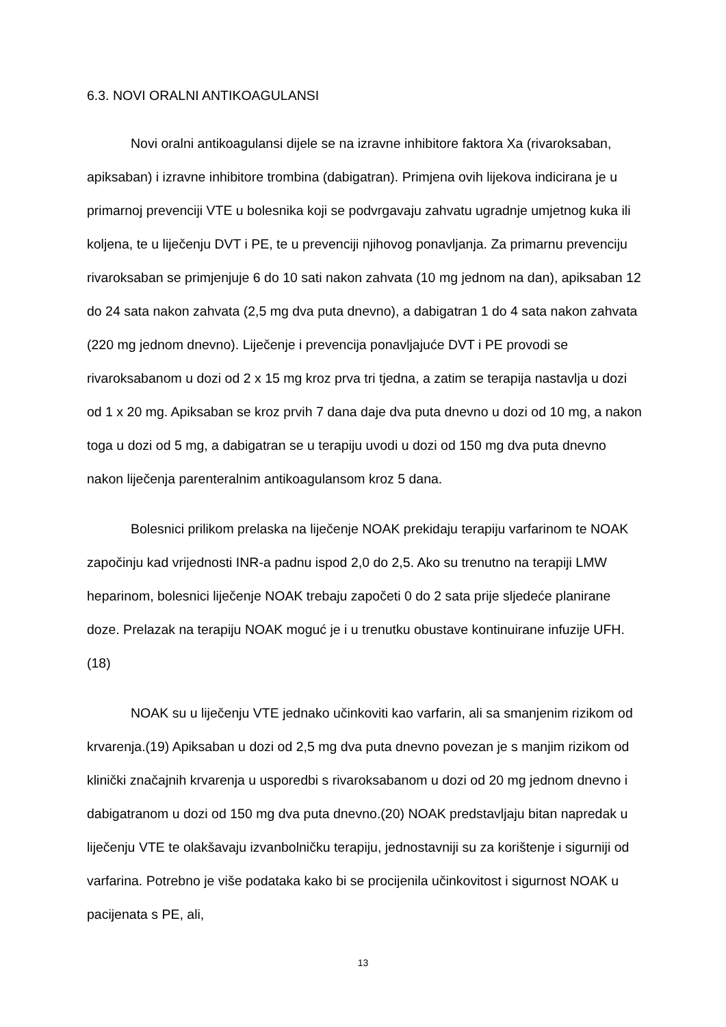6.3. NOVI ORALNI ANTIKOAGULANSI
Novi oralni antikoagulansi dijele se na izravne inhibitore faktora Xa (rivaroksaban, apiksaban) i izravne inhibitore trombina (dabigatran). Primjena ovih lijekova indicirana je u primarnoj prevenciji VTE u bolesnika koji se podvrgavaju zahvatu ugradnje umjetnog kuka ili koljena, te u liječenju DVT i PE, te u prevenciji njihovog ponavljanja. Za primarnu prevenciju rivaroksaban se primjenjuje 6 do 10 sati nakon zahvata (10 mg jednom na dan), apiksaban 12 do 24 sata nakon zahvata (2,5 mg dva puta dnevno), a dabigatran 1 do 4 sata nakon zahvata (220 mg jednom dnevno). Liječenje i prevencija ponavljajuće DVT i PE provodi se rivaroksabanom u dozi od 2 x 15 mg kroz prva tri tjedna, a zatim se terapija nastavlja u dozi od 1 x 20 mg. Apiksaban se kroz prvih 7 dana daje dva puta dnevno u dozi od 10 mg, a nakon toga u dozi od 5 mg, a dabigatran se u terapiju uvodi u dozi od 150 mg dva puta dnevno nakon liječenja parenteralnim antikoagulansom kroz 5 dana.
Bolesnici prilikom prelaska na liječenje NOAK prekidaju terapiju varfarinom te NOAK započinju kad vrijednosti INR-a padnu ispod 2,0 do 2,5. Ako su trenutno na terapiji LMW heparinom, bolesnici liječenje NOAK trebaju započeti 0 do 2 sata prije sljedeće planirane doze. Prelazak na terapiju NOAK moguć je i u trenutku obustave kontinuirane infuzije UFH.(18)
NOAK su u liječenju VTE jednako učinkoviti kao varfarin, ali sa smanjenim rizikom od krvarenja.(19) Apiksaban u dozi od 2,5 mg dva puta dnevno povezan je s manjim rizikom od klinički značajnih krvarenja u usporedbi s rivaroksabanom u dozi od 20 mg jednom dnevno i dabigatranom u dozi od 150 mg dva puta dnevno.(20) NOAK predstavljaju bitan napredak u liječenju VTE te olakšavaju izvanbolničku terapiju, jednostavniji su za korištenje i sigurniji od varfarina. Potrebno je više podataka kako bi se procijenila učinkovitost i sigurnost NOAK u pacijenata s PE, ali,
13